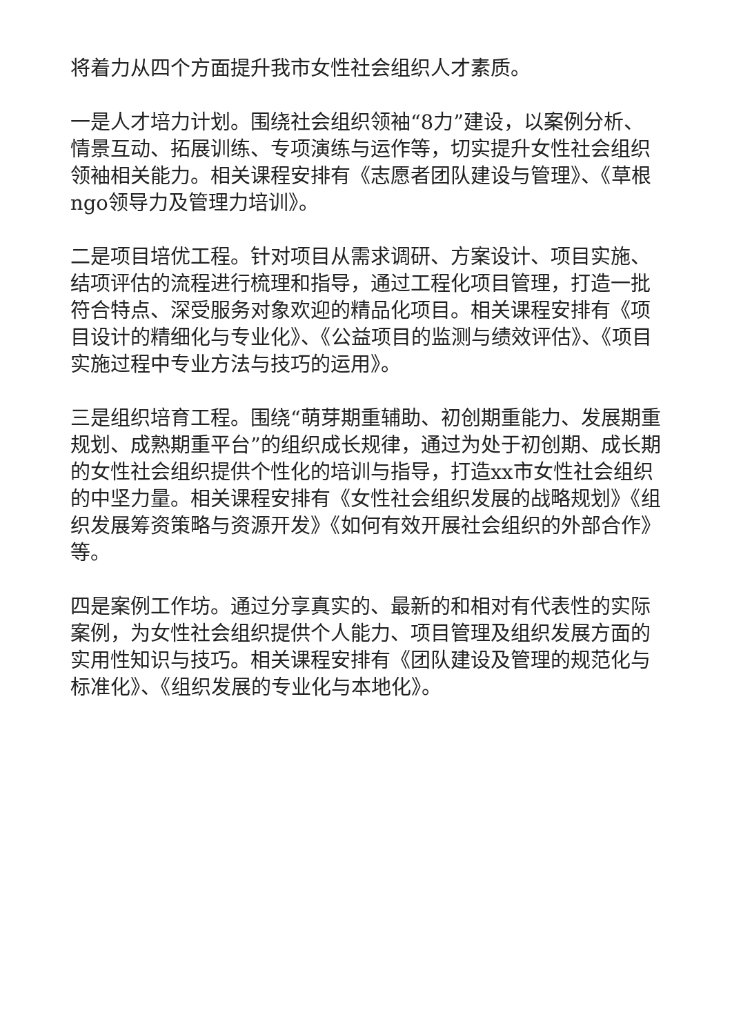将着力从四个方面提升我市女性社会组织人才素质。
一是人才培力计划。围绕社会组织领袖“8力”建设，以案例分析、情景互动、拓展训练、专项演练与运作等，切实提升女性社会组织领袖相关能力。相关课程安排有《志愿者团队建设与管理》、《草根ngo领导力及管理力培训》。
二是项目培优工程。针对项目从需求调研、方案设计、项目实施、结项评估的流程进行梳理和指导，通过工程化项目管理，打造一批符合特点、深受服务对象欢迎的精品化项目。相关课程安排有《项目设计的精细化与专业化》、《公益项目的监测与绩效评估》、《项目实施过程中专业方法与技巧的运用》。
三是组织培育工程。围绕“萌芽期重辅助、初创期重能力、发展期重规划、成熟期重平台”的组织成长规律，通过为处于初创期、成长期的女性社会组织提供个性化的培训与指导，打造xx市女性社会组织的中坚力量。相关课程安排有《女性社会组织发展的战略规划》《组织发展筹资策略与资源开发》《如何有效开展社会组织的外部合作》等。
四是案例工作坊。通过分享真实的、最新的和相对有代表性的实际案例，为女性社会组织提供个人能力、项目管理及组织发展方面的实用性知识与技巧。相关课程安排有《团队建设及管理的规范化与标准化》、《组织发展的专业化与本地化》。